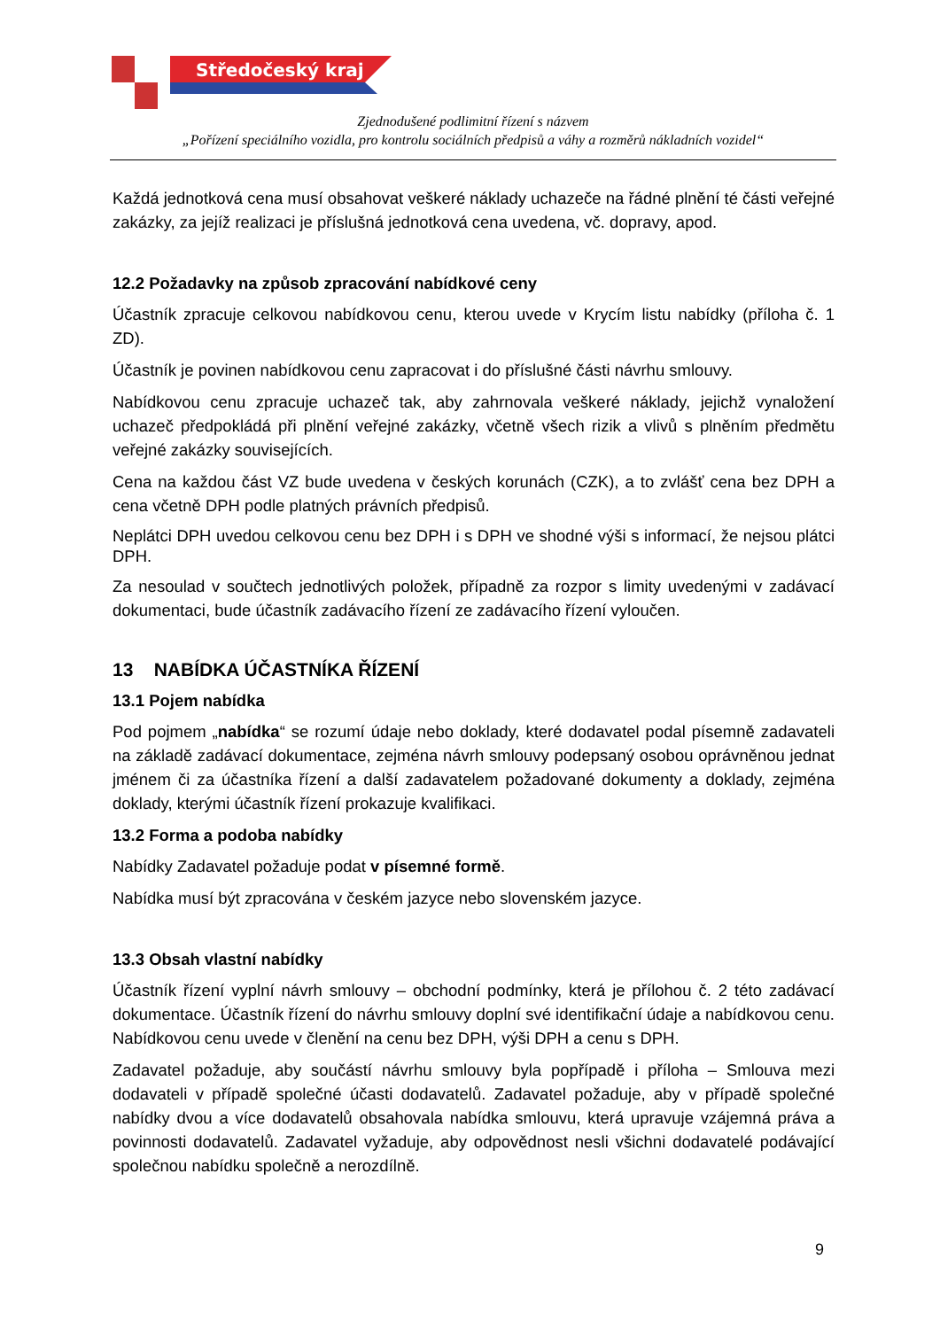Středočeský kraj
Zjednodušené podlimitní řízení s názvem
„Pořízení speciálního vozidla, pro kontrolu sociálních předpisů a váhy a rozměrů nákladních vozidel“
Každá jednotková cena musí obsahovat veškeré náklady uchazeče na řádné plnění té části veřejné zakázky, za jejíž realizaci je příslušná jednotková cena uvedena, vč. dopravy, apod.
12.2 Požadavky na způsob zpracování nabídkové ceny
Účastník zpracuje celkovou nabídkovou cenu, kterou uvede v Krycím listu nabídky (příloha č. 1 ZD).
Účastník je povinen nabídkovou cenu zapracovat i do příslušné části návrhu smlouvy.
Nabídkovou cenu zpracuje uchazeč tak, aby zahrnovala veškeré náklady, jejichž vynaložení uchazeč předpokládá při plnění veřejné zakázky, včetně všech rizik a vlivů s plněním předmětu veřejné zakázky souvisejících.
Cena na každou část VZ bude uvedena v českých korunách (CZK), a to zvlášť cena bez DPH a cena včetně DPH podle platných právních předpisů.
Neplátci DPH uvedou celkovou cenu bez DPH i s DPH ve shodné výši s informací, že nejsou plátci DPH.
Za nesoulad v součtech jednotlivých položek, případně za rozpor s limity uvedenými v zadávací dokumentaci, bude účastník zadávacího řízení ze zadávacího řízení vyloučen.
13 NABÍDKA ÚČASTNÍKA ŘÍZENÍ
13.1 Pojem nabídka
Pod pojmem „nabídka“ se rozumí údaje nebo doklady, které dodavatel podal písemně zadavateli na základě zadávací dokumentace, zejména návrh smlouvy podepsaný osobou oprávněnou jednat jménem či za účastníka řízení a další zadavatelem požadované dokumenty a doklady, zejména doklady, kterými účastník řízení prokazuje kvalifikaci.
13.2 Forma a podoba nabídky
Nabídky Zadavatel požaduje podat v písemné formě.
Nabídka musí být zpracována v českém jazyce nebo slovenském jazyce.
13.3 Obsah vlastní nabídky
Účastník řízení vyplní návrh smlouvy – obchodní podmínky, která je přílohou č. 2 této zadávací dokumentace. Účastník řízení do návrhu smlouvy doplní své identifikační údaje a nabídkovou cenu. Nabídkovou cenu uvede v členění na cenu bez DPH, výši DPH a cenu s DPH.
Zadavatel požaduje, aby součástí návrhu smlouvy byla popřípadě i příloha – Smlouva mezi dodavateli v případě společné účasti dodavatelů. Zadavatel požaduje, aby v případě společné nabídky dvou a více dodavatelů obsahovala nabídka smlouvu, která upravuje vzájemná práva a povinnosti dodavatelů. Zadavatel vyžaduje, aby odpovědnost nesli všichni dodavatelé podávající společnou nabídku společně a nerozdílně.
9